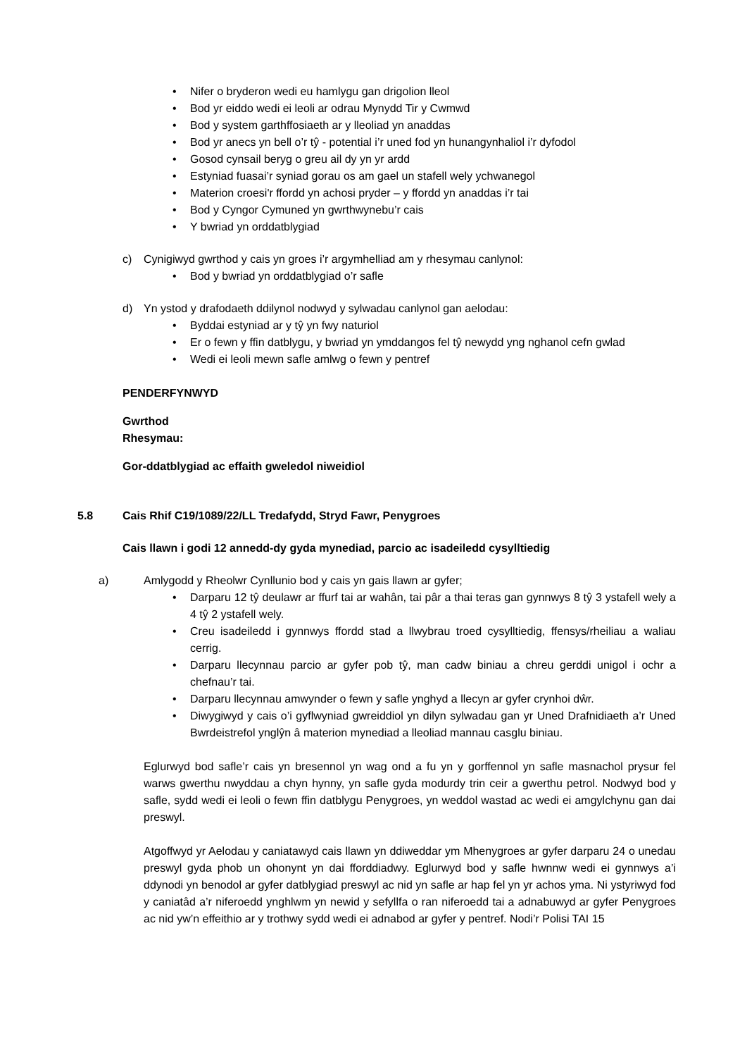• Nifer o bryderon wedi eu hamlygu gan drigolion lleol
• Bod yr eiddo wedi ei leoli ar odrau Mynydd Tir y Cwmwd
• Bod y system garthffosiaeth ar y lleoliad yn anaddas
• Bod yr anecs yn bell o’r tŷ - potential i’r uned fod yn hunangynhaliol i’r dyfodol
• Gosod cynsail beryg o greu ail dy yn yr ardd
• Estyniad fuasai’r syniad gorau os am gael un stafell wely ychwanegol
• Materion croesi'r ffordd yn achosi pryder – y ffordd yn anaddas i’r tai
• Bod y Cyngor Cymuned yn gwrthwynebu’r cais
• Y bwriad yn orddatblygiad
c) Cynigiwyd gwrthod y cais yn groes i’r argymhelliad am y rhesymau canlynol:
• Bod y bwriad yn orddatblygiad o’r safle
d) Yn ystod y drafodaeth ddilynol nodwyd y sylwadau canlynol gan aelodau:
• Byddai estyniad ar y tŷ yn fwy naturiol
• Er o fewn y ffin datblygu, y bwriad yn ymddangos fel tŷ newydd yng nghanol cefn gwlad
• Wedi ei leoli mewn safle amlwg o fewn y pentref
PENDERFYNWYD
Gwrthod
Rhesymau:
Gor-ddatblygiad ac effaith gweledol niweidiol
5.8 Cais Rhif C19/1089/22/LL Tredafydd, Stryd Fawr, Penygroes
Cais llawn i godi 12 annedd-dy gyda mynediad, parcio ac isadeiledd cysylltiedig
a) Amlygodd y Rheolwr Cynllunio bod y cais yn gais llawn ar gyfer;
• Darparu 12 tŷ deulawr ar ffurf tai ar wahân, tai pâr a thai teras gan gynnwys 8 tŷ 3 ystafell wely a 4 tŷ 2 ystafell wely.
• Creu isadeiledd i gynnwys ffordd stad a llwybrau troed cysylltiedig, ffensys/rheiliau a waliau cerrig.
• Darparu llecynnau parcio ar gyfer pob tŷ, man cadw biniau a chreu gerddi unigol i ochr a chefnau’r tai.
• Darparu llecynnau amwynder o fewn y safle ynghyd a llecyn ar gyfer crynhoi dŵr.
• Diwygiwyd y cais o’i gyflwyniad gwreiddiol yn dilyn sylwadau gan yr Uned Drafnidiaeth a’r Uned Bwrdeistrefol ynglŷn â materion mynediad a lleoliad mannau casglu biniau.
Eglurwyd bod safle’r cais yn bresennol yn wag ond a fu yn y gorffennol yn safle masnachol prysur fel warws gwerthu nwyddau a chyn hynny, yn safle gyda modurdy trin ceir a gwerthu petrol. Nodwyd bod y safle, sydd wedi ei leoli o fewn ffin datblygu Penygroes, yn weddol wastad ac wedi ei amgylchynu gan dai preswyl.
Atgoffwyd yr Aelodau y caniatawyd cais llawn yn ddiweddar ym Mhenygroes ar gyfer darparu 24 o unedau preswyl gyda phob un ohonynt yn dai fforddiadwy. Eglurwyd bod y safle hwnnw wedi ei gynnwys a’i ddynodi yn benodol ar gyfer datblygiad preswyl ac nid yn safle ar hap fel yn yr achos yma. Ni ystyriwyd fod y caniatâd a’r niferoedd ynghlwm yn newid y sefyllfa o ran niferoedd tai a adnabuwyd ar gyfer Penygroes ac nid yw’n effeithio ar y trothwy sydd wedi ei adnabod ar gyfer y pentref. Nodi’r Polisi TAI 15